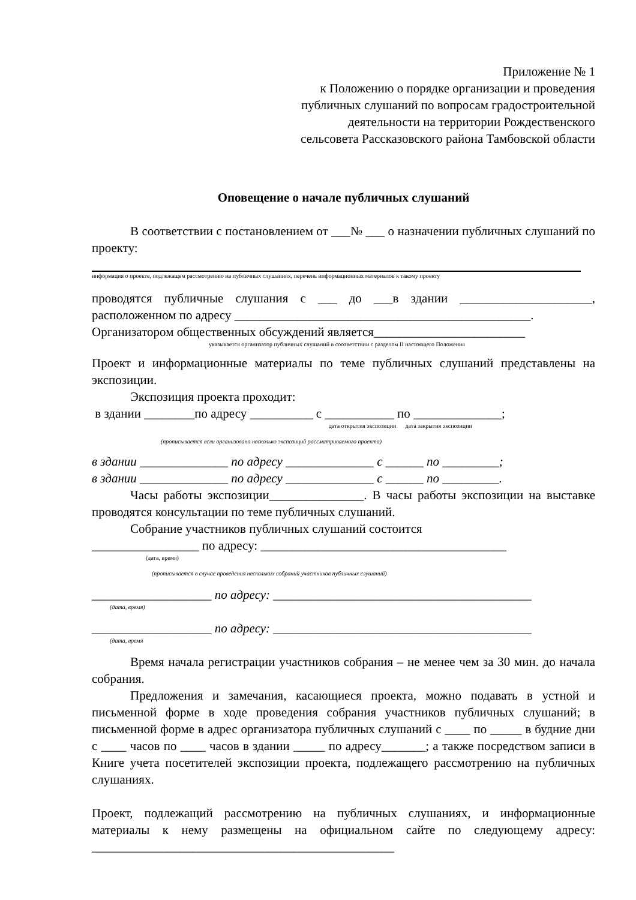Приложение № 1
к Положению о порядке организации и проведения
публичных слушаний по вопросам градостроительной
деятельности на территории Рождественского
сельсовета Рассказовского района Тамбовской области
Оповещение о начале публичных слушаний
В соответствии с постановлением от ___№ ___ о назначении публичных слушаний по проекту:
информация о проекте, подлежащем рассмотрению на публичных слушаниях, перечень информационных материалов к такому проекту
проводятся публичные слушания с ___ до ___в здании _____________________, расположенном по адресу _______________________________________________.
Организатором общественных обсуждений является________________________
указывается организатор публичных слушаний в соответствии с разделом II настоящего Положения
Проект и информационные материалы по теме публичных слушаний представлены на экспозиции.
Экспозиция проекта проходит:
в здании ________по адресу __________ с ___________ по ______________;
дата открытия экспозиции дата закрытия экспозиции
(прописывается если организовано несколько экспозиций рассматриваемого проекта)
в здании ______________ по адресу ______________ с ______ по _________;
в здании ______________ по адресу ______________ с ______ по _________.
Часы работы экспозиции_______________. В часы работы экспозиции на выставке проводятся консультации по теме публичных слушаний.
Собрание участников публичных слушаний состоится
_________________ по адресу: _______________________________________
(дата, время)
(прописывается в случае проведения нескольких собраний участников публичных слушаний)
___________________ по адресу: _________________________________________
(дата, время)
___________________ по адресу: _________________________________________
(дата, время
Время начала регистрации участников собрания – не менее чем за 30 мин. до начала собрания.
Предложения и замечания, касающиеся проекта, можно подавать в устной и письменной форме в ходе проведения собрания участников публичных слушаний; в письменной форме в адрес организатора публичных слушаний с ____ по _____ в будние дни с ____ часов по ____ часов в здании _____ по адресу_______; а также посредством записи в Книге учета посетителей экспозиции проекта, подлежащего рассмотрению на публичных слушаниях.
Проект, подлежащий рассмотрению на публичных слушаниях, и информационные материалы к нему размещены на официальном сайте по следующему адресу: ________________________________________________